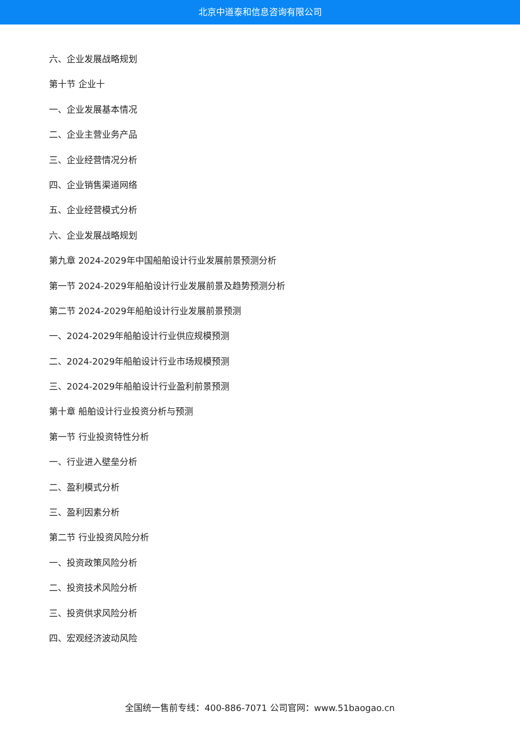北京中道泰和信息咨询有限公司
六、企业发展战略规划
第十节 企业十
一、企业发展基本情况
二、企业主营业务产品
三、企业经营情况分析
四、企业销售渠道网络
五、企业经营模式分析
六、企业发展战略规划
第九章 2024-2029年中国船舶设计行业发展前景预测分析
第一节 2024-2029年船舶设计行业发展前景及趋势预测分析
第二节 2024-2029年船舶设计行业发展前景预测
一、2024-2029年船舶设计行业供应规模预测
二、2024-2029年船舶设计行业市场规模预测
三、2024-2029年船舶设计行业盈利前景预测
第十章 船舶设计行业投资分析与预测
第一节 行业投资特性分析
一、行业进入壁垒分析
二、盈利模式分析
三、盈利因素分析
第二节 行业投资风险分析
一、投资政策风险分析
二、投资技术风险分析
三、投资供求风险分析
四、宏观经济波动风险
全国统一售前专线：400-886-7071 公司官网：www.51baogao.cn